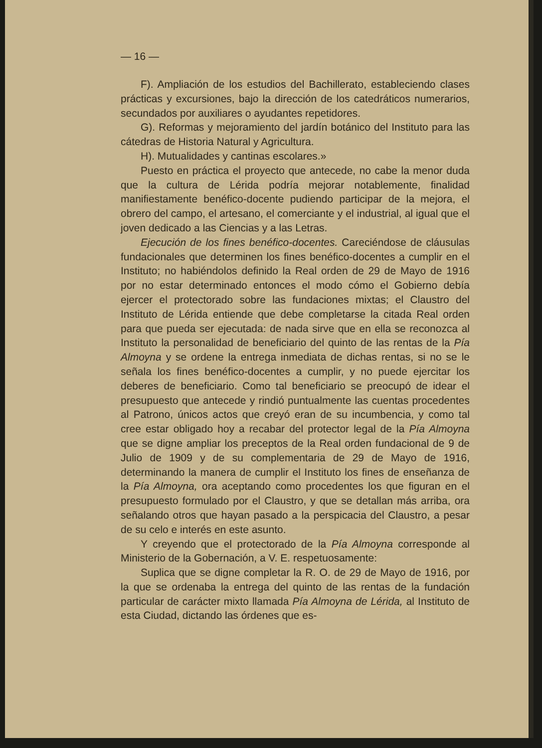— 16 —
F). Ampliación de los estudios del Bachillerato, estableciendo clases prácticas y excursiones, bajo la dirección de los catedráticos numerarios, secundados por auxiliares o ayudantes repetidores.
G). Reformas y mejoramiento del jardín botánico del Instituto para las cátedras de Historia Natural y Agricultura.
H). Mutualidades y cantinas escolares.»
Puesto en práctica el proyecto que antecede, no cabe la menor duda que la cultura de Lérida podría mejorar notablemente, finalidad manifiestamente benéfico-docente pudiendo participar de la mejora, el obrero del campo, el artesano, el comerciante y el industrial, al igual que el joven dedicado a las Ciencias y a las Letras.
Ejecución de los fines benéfico-docentes. Careciéndose de cláusulas fundacionales que determinen los fines benéfico-docentes a cumplir en el Instituto; no habiéndolos definido la Real orden de 29 de Mayo de 1916 por no estar determinado entonces el modo cómo el Gobierno debía ejercer el protectorado sobre las fundaciones mixtas; el Claustro del Instituto de Lérida entiende que debe completarse la citada Real orden para que pueda ser ejecutada: de nada sirve que en ella se reconozca al Instituto la personalidad de beneficiario del quinto de las rentas de la Pía Almoyna y se ordene la entrega inmediata de dichas rentas, si no se le señala los fines benéfico-docentes a cumplir, y no puede ejercitar los deberes de beneficiario. Como tal beneficiario se preocupó de idear el presupuesto que antecede y rindió puntualmente las cuentas procedentes al Patrono, únicos actos que creyó eran de su incumbencia, y como tal cree estar obligado hoy a recabar del protector legal de la Pía Almoyna que se digne ampliar los preceptos de la Real orden fundacional de 9 de Julio de 1909 y de su complementaria de 29 de Mayo de 1916, determinando la manera de cumplir el Instituto los fines de enseñanza de la Pía Almoyna, ora aceptando como procedentes los que figuran en el presupuesto formulado por el Claustro, y que se detallan más arriba, ora señalando otros que hayan pasado a la perspicacia del Claustro, a pesar de su celo e interés en este asunto.
Y creyendo que el protectorado de la Pía Almoyna corresponde al Ministerio de la Gobernación, a V. E. respetuosamente:
Suplica que se digne completar la R. O. de 29 de Mayo de 1916, por la que se ordenaba la entrega del quinto de las rentas de la fundación particular de carácter mixto llamada Pía Almoyna de Lérida, al Instituto de esta Ciudad, dictando las órdenes que es-